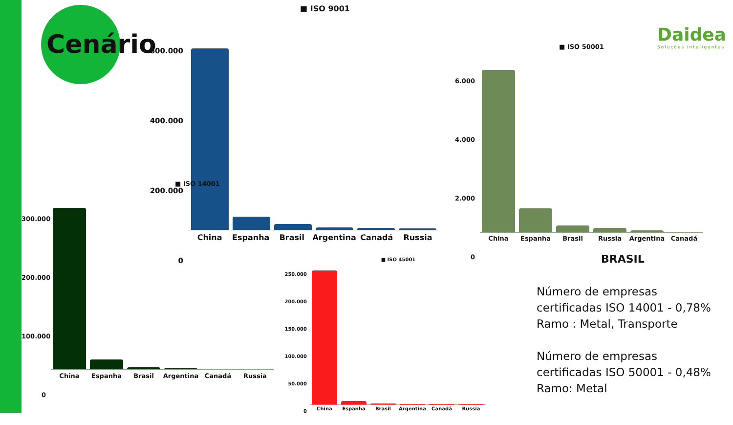Cenário Daidea
Soluções Inteligentes
■ ISO 9001
600.000
400.000
200.000
0
China Espanha Brasil Argentina Canadá Russia
■ ISO 50001
6.000
4.000
2.000
0
China Espanha Brasil Russia Argentina Canadá
■ ISO 14001
300.000
200.000
100.000
0
China Espanha Brasil Argentina Canadá Russia
■ ISO 45001
250.000
200.000
150.000
100.000
50.000
0
China Espanha Brasil Argentina Canadá Russia
BRASIL
Número de empresas
certificadas ISO 14001 - 0,78%
Ramo : Metal, Transporte
Número de empresas
certificadas ISO 50001 - 0,48%
Ramo: Metal